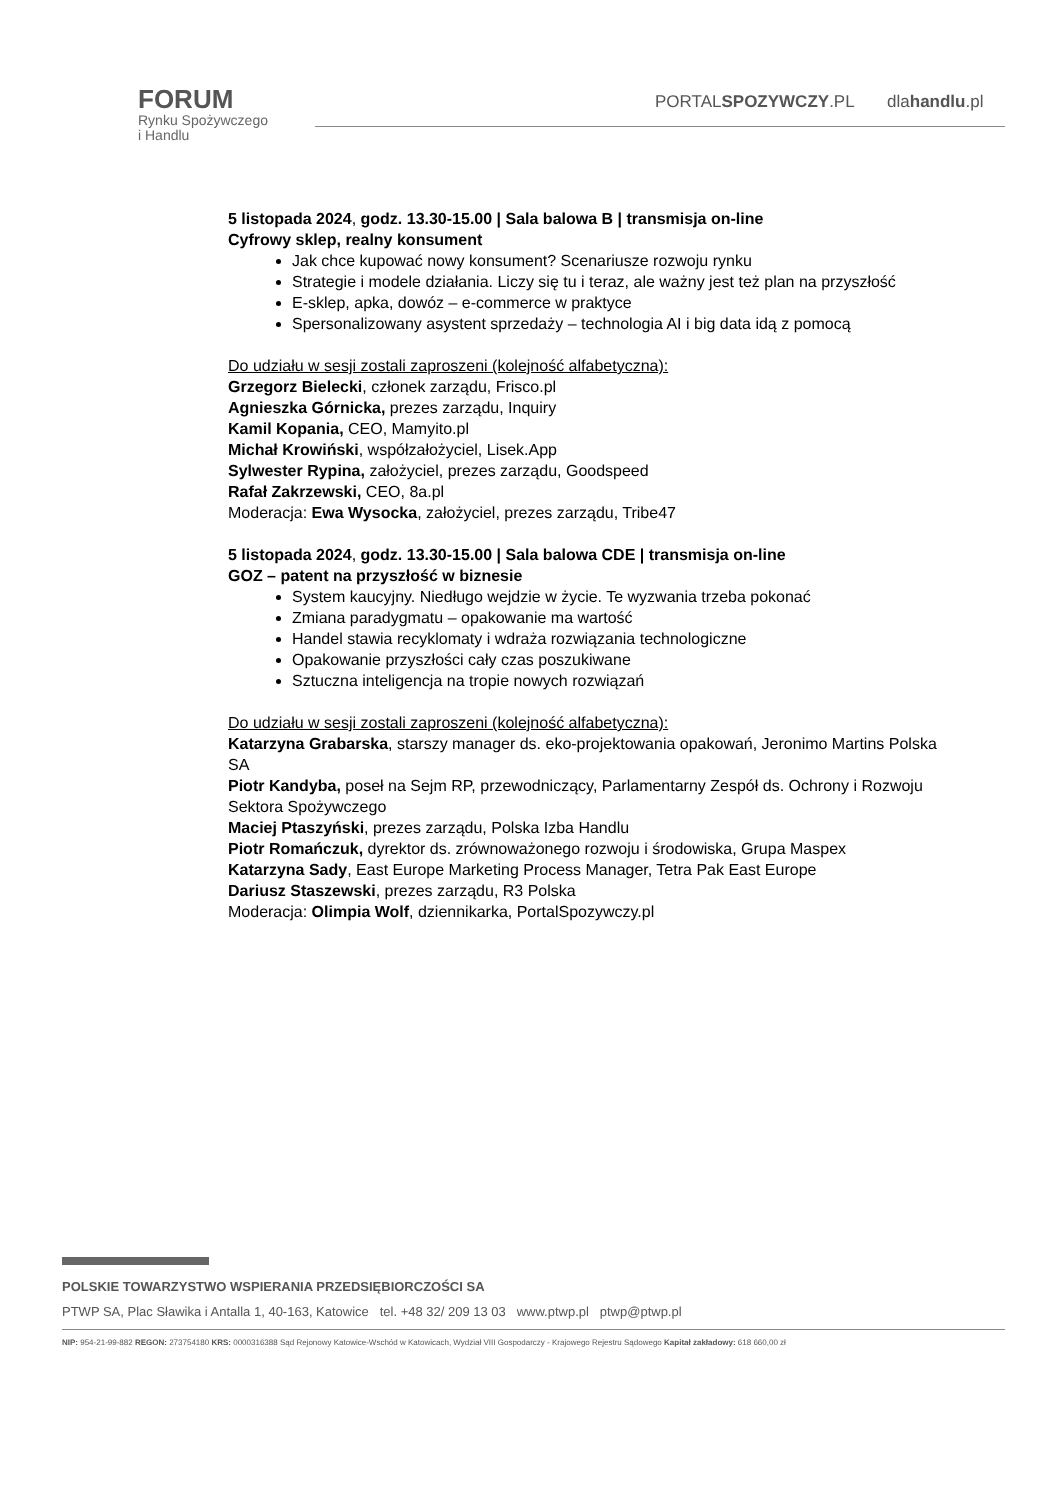FORUM
Rynku Spożywczego
i Handlu
PORTALSPOZYWCZY.PL dlahandlu.pl
5 listopada 2024, godz. 13.30-15.00 | Sala balowa B | transmisja on-line
Cyfrowy sklep, realny konsument
Jak chce kupować nowy konsument? Scenariusze rozwoju rynku
Strategie i modele działania. Liczy się tu i teraz, ale ważny jest też plan na przyszłość
E-sklep, apka, dowóz – e-commerce w praktyce
Spersonalizowany asystent sprzedaży – technologia AI i big data idą z pomocą
Do udziału w sesji zostali zaproszeni (kolejność alfabetyczna):
Grzegorz Bielecki, członek zarządu, Frisco.pl
Agnieszka Górnicka, prezes zarządu, Inquiry
Kamil Kopania, CEO, Mamyito.pl
Michał Krowiński, współzałożyciel, Lisek.App
Sylwester Rypina, założyciel, prezes zarządu, Goodspeed
Rafał Zakrzewski, CEO, 8a.pl
Moderacja: Ewa Wysocka, założyciel, prezes zarządu, Tribe47
5 listopada 2024, godz. 13.30-15.00 | Sala balowa CDE | transmisja on-line
GOZ – patent na przyszłość w biznesie
System kaucyjny. Niedługo wejdzie w życie. Te wyzwania trzeba pokonać
Zmiana paradygmatu – opakowanie ma wartość
Handel stawia recyklomaty i wdraża rozwiązania technologiczne
Opakowanie przyszłości cały czas poszukiwane
Sztuczna inteligencja na tropie nowych rozwiązań
Do udziału w sesji zostali zaproszeni (kolejność alfabetyczna):
Katarzyna Grabarska, starszy manager ds. eko-projektowania opakowań, Jeronimo Martins Polska SA
Piotr Kandyba, poseł na Sejm RP, przewodniczący, Parlamentarny Zespół ds. Ochrony i Rozwoju Sektora Spożywczego
Maciej Ptaszyński, prezes zarządu, Polska Izba Handlu
Piotr Romańczuk, dyrektor ds. zrównoważonego rozwoju i środowiska, Grupa Maspex
Katarzyna Sady, East Europe Marketing Process Manager, Tetra Pak East Europe
Dariusz Staszewski, prezes zarządu, R3 Polska
Moderacja: Olimpia Wolf, dziennikarka, PortalSpozywczy.pl
POLSKIE TOWARZYSTWO WSPIERANIA PRZEDSIĘBIORCZOŚCI SA
PTWP SA, Plac Sławika i Antalla 1, 40-163, Katowice tel. +48 32/ 209 13 03 www.ptwp.pl ptwp@ptwp.pl
NIP: 954-21-99-882 REGON: 273754180 KRS: 0000316388 Sąd Rejonowy Katowice-Wschód w Katowicach, Wydział VIII Gospodarczy - Krajowego Rejestru Sądowego Kapitał zakładowy: 618 660,00 zł